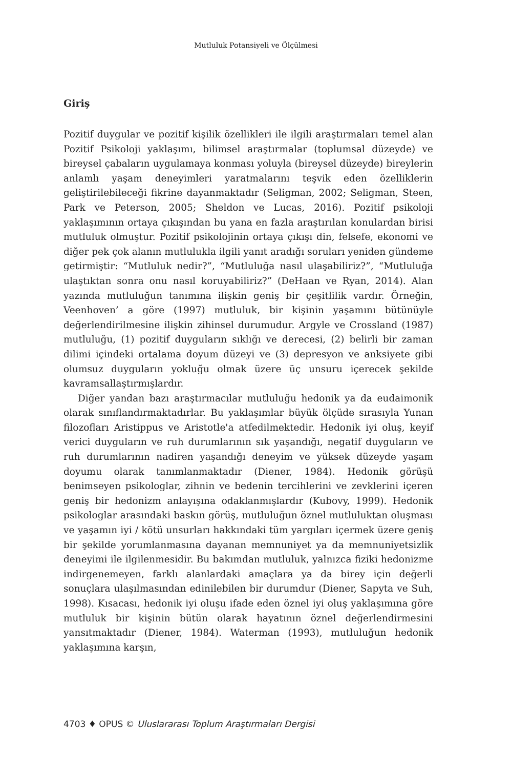Mutluluk Potansiyeli ve Ölçülmesi
Giriş
Pozitif duygular ve pozitif kişilik özellikleri ile ilgili araştırmaları temel alan Pozitif Psikoloji yaklaşımı, bilimsel araştırmalar (toplumsal düzeyde) ve bireysel çabaların uygulamaya konması yoluyla (bireysel düzeyde) bireylerin anlamlı yaşam deneyimleri yaratmalarını teşvik eden özelliklerin geliştirilebileceği fikrine dayanmaktadır (Seligman, 2002; Seligman, Steen, Park ve Peterson, 2005; Sheldon ve Lucas, 2016). Pozitif psikoloji yaklaşımının ortaya çıkışından bu yana en fazla araştırılan konulardan birisi mutluluk olmuştur. Pozitif psikolojinin ortaya çıkışı din, felsefe, ekonomi ve diğer pek çok alanın mutlulukla ilgili yanıt aradığı soruları yeniden gündeme getirmiştir: “Mutluluk nedir?”, “Mutluluğa nasıl ulaşabiliriz?”, “Mutluluğa ulaştıktan sonra onu nasıl koruyabiliriz?” (DeHaan ve Ryan, 2014). Alan yazında mutluluğun tanımına ilişkin geniş bir çeşitlilik vardır. Örneğin, Veenhoven’ a göre (1997) mutluluk, bir kişinin yaşamını bütünüyle değerlendirilmesine ilişkin zihinsel durumudur. Argyle ve Crossland (1987) mutluluğu, (1) pozitif duyguların sıklığı ve derecesi, (2) belirli bir zaman dilimi içindeki ortalama doyum düzeyi ve (3) depresyon ve anksiyete gibi olumsuz duyguların yokluğu olmak üzere üç unsuru içerecek şekilde kavramsallaştırmışlardır.
Diğer yandan bazı araştırmacılar mutluluğu hedonik ya da eudaimonik olarak sınıflandırmaktadırlar. Bu yaklaşımlar büyük ölçüde sırasıyla Yunan filozofları Aristippus ve Aristotle'a atfedilmektedir. Hedonik iyi oluş, keyif verici duyguların ve ruh durumlarının sık yaşandığı, negatif duyguların ve ruh durumlarının nadiren yaşandığı deneyim ve yüksek düzeyde yaşam doyumu olarak tanımlanmaktadır (Diener, 1984). Hedonik görüşü benimseyen psikologlar, zihnin ve bedenin tercihlerini ve zevklerini içeren geniş bir hedonizm anlayışına odaklanmışlardır (Kubovy, 1999). Hedonik psikologlar arasındaki baskın görüş, mutluluğun öznel mutluluktan oluşması ve yaşamın iyi / kötü unsurları hakkındaki tüm yargıları içermek üzere geniş bir şekilde yorumlanmasına dayanan memnuniyet ya da memnuniyetsizlik deneyimi ile ilgilenmesidir. Bu bakımdan mutluluk, yalnızca fiziki hedonizme indirgenemeyen, farklı alanlardaki amaçlara ya da birey için değerli sonuçlara ulaşılmasından edinilebilen bir durumdur (Diener, Sapyta ve Suh, 1998). Kısacası, hedonik iyi oluşu ifade eden öznel iyi oluş yaklaşımına göre mutluluk bir kişinin bütün olarak hayatının öznel değerlendirmesini yansıtmaktadır (Diener, 1984). Waterman (1993), mutluluğun hedonik yaklaşımına karşın,
4703 ♦ OPUS © Uluslararası Toplum Araştırmaları Dergisi